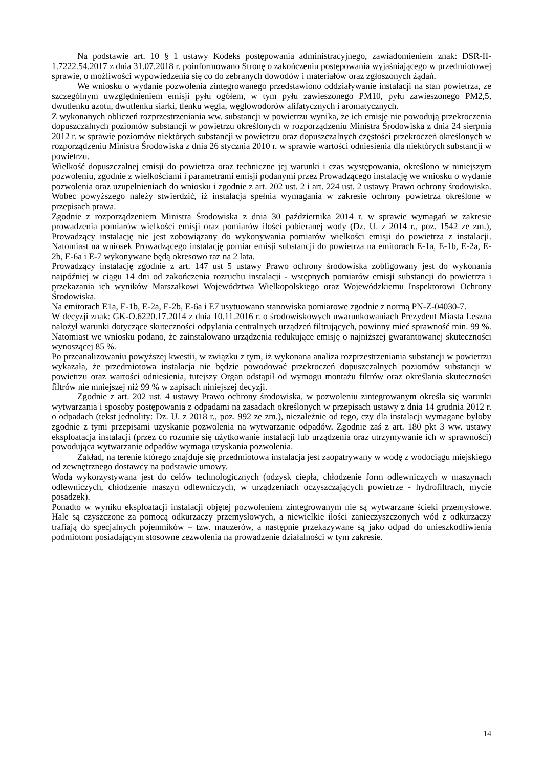Na podstawie art. 10 § 1 ustawy Kodeks postępowania administracyjnego, zawiadomieniem znak: DSR-II-1.7222.54.2017 z dnia 31.07.2018 r. poinformowano Stronę o zakończeniu postępowania wyjaśniającego w przedmiotowej sprawie, o możliwości wypowiedzenia się co do zebranych dowodów i materiałów oraz zgłoszonych żądań.
We wniosku o wydanie pozwolenia zintegrowanego przedstawiono oddziaływanie instalacji na stan powietrza, ze szczególnym uwzględnieniem emisji pyłu ogółem, w tym pyłu zawieszonego PM10, pyłu zawieszonego PM2,5, dwutlenku azotu, dwutlenku siarki, tlenku węgla, węglowodorów alifatycznych i aromatycznych.
Z wykonanych obliczeń rozprzestrzeniania ww. substancji w powietrzu wynika, że ich emisje nie powodują przekroczenia dopuszczalnych poziomów substancji w powietrzu określonych w rozporządzeniu Ministra Środowiska z dnia 24 sierpnia 2012 r. w sprawie poziomów niektórych substancji w powietrzu oraz dopuszczalnych częstości przekroczeń określonych w rozporządzeniu Ministra Środowiska z dnia 26 stycznia 2010 r. w sprawie wartości odniesienia dla niektórych substancji w powietrzu.
Wielkość dopuszczalnej emisji do powietrza oraz techniczne jej warunki i czas występowania, określono w niniejszym pozwoleniu, zgodnie z wielkościami i parametrami emisji podanymi przez Prowadzącego instalację we wniosku o wydanie pozwolenia oraz uzupełnieniach do wniosku i zgodnie z art. 202 ust. 2 i art. 224 ust. 2 ustawy Prawo ochrony środowiska. Wobec powyższego należy stwierdzić, iż instalacja spełnia wymagania w zakresie ochrony powietrza określone w przepisach prawa.
Zgodnie z rozporządzeniem Ministra Środowiska z dnia 30 października 2014 r. w sprawie wymagań w zakresie prowadzenia pomiarów wielkości emisji oraz pomiarów ilości pobieranej wody (Dz. U. z 2014 r., poz. 1542 ze zm.), Prowadzący instalację nie jest zobowiązany do wykonywania pomiarów wielkości emisji do powietrza z instalacji. Natomiast na wniosek Prowadzącego instalację pomiar emisji substancji do powietrza na emitorach E-1a, E-1b, E-2a, E-2b, E-6a i E-7 wykonywane będą okresowo raz na 2 lata.
Prowadzący instalację zgodnie z art. 147 ust 5 ustawy Prawo ochrony środowiska zobligowany jest do wykonania najpóźniej w ciągu 14 dni od zakończenia rozruchu instalacji - wstępnych pomiarów emisji substancji do powietrza i przekazania ich wyników Marszałkowi Województwa Wielkopolskiego oraz Wojewódzkiemu Inspektorowi Ochrony Środowiska.
Na emitorach E1a, E-1b, E-2a, E-2b, E-6a i E7 usytuowano stanowiska pomiarowe zgodnie z normą PN-Z-04030-7.
W decyzji znak: GK-O.6220.17.2014 z dnia 10.11.2016 r. o środowiskowych uwarunkowaniach Prezydent Miasta Leszna nałożył warunki dotyczące skuteczności odpylania centralnych urządzeń filtrujących, powinny mieć sprawność min. 99 %. Natomiast we wniosku podano, że zainstalowano urządzenia redukujące emisję o najniższej gwarantowanej skuteczności wynoszącej 85 %.
Po przeanalizowaniu powyższej kwestii, w związku z tym, iż wykonana analiza rozprzestrzeniania substancji w powietrzu wykazała, że przedmiotowa instalacja nie będzie powodować przekroczeń dopuszczalnych poziomów substancji w powietrzu oraz wartości odniesienia, tutejszy Organ odstąpił od wymogu montażu filtrów oraz określania skuteczności filtrów nie mniejszej niż 99 % w zapisach niniejszej decyzji.
Zgodnie z art. 202 ust. 4 ustawy Prawo ochrony środowiska, w pozwoleniu zintegrowanym określa się warunki wytwarzania i sposoby postępowania z odpadami na zasadach określonych w przepisach ustawy z dnia 14 grudnia 2012 r. o odpadach (tekst jednolity: Dz. U. z 2018 r., poz. 992 ze zm.), niezależnie od tego, czy dla instalacji wymagane byłoby zgodnie z tymi przepisami uzyskanie pozwolenia na wytwarzanie odpadów. Zgodnie zaś z art. 180 pkt 3 ww. ustawy eksploatacja instalacji (przez co rozumie się użytkowanie instalacji lub urządzenia oraz utrzymywanie ich w sprawności) powodująca wytwarzanie odpadów wymaga uzyskania pozwolenia.
Zakład, na terenie którego znajduje się przedmiotowa instalacja jest zaopatrywany w wodę z wodociągu miejskiego od zewnętrznego dostawcy na podstawie umowy.
Woda wykorzystywana jest do celów technologicznych (odzysk ciepła, chłodzenie form odlewniczych w maszynach odlewniczych, chłodzenie maszyn odlewniczych, w urządzeniach oczyszczających powietrze - hydrofiltrach, mycie posadzek).
Ponadto w wyniku eksploatacji instalacji objętej pozwoleniem zintegrowanym nie są wytwarzane ścieki przemysłowe. Hale są czyszczone za pomocą odkurzaczy przemysłowych, a niewielkie ilości zanieczyszczonych wód z odkurzaczy trafiają do specjalnych pojemników – tzw. mauzerów, a następnie przekazywane są jako odpad do unieszkodliwienia podmiotom posiadającym stosowne zezwolenia na prowadzenie działalności w tym zakresie.
14